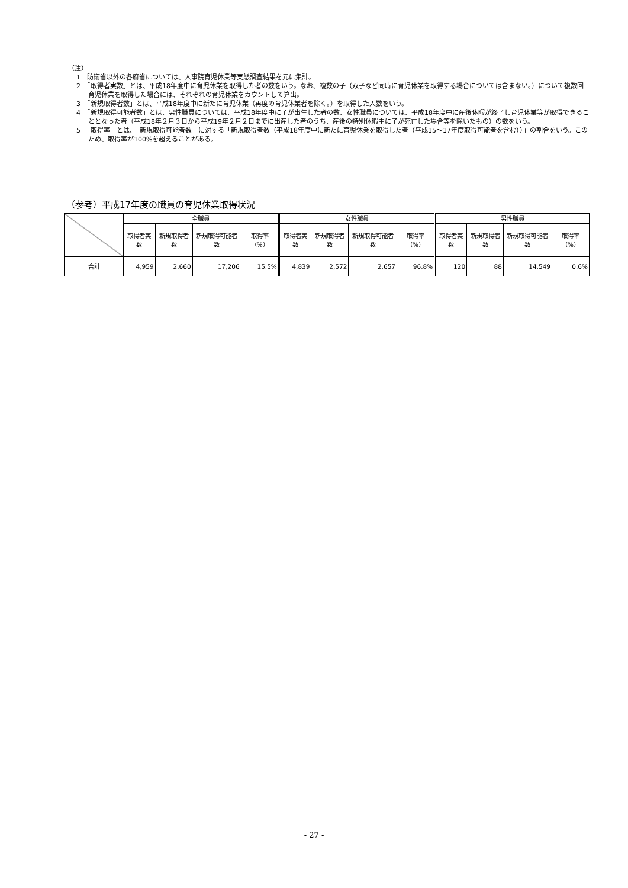（注）
1　防衛省以外の各府省については、人事院育児休業等実態調査結果を元に集計。
2　「取得者実数」とは、平成18年度中に育児休業を取得した者の数をいう。なお、複数の子（双子など同時に育児休業を取得する場合については含まない。）について複数回育児休業を取得した場合には、それぞれの育児休業をカウントして算出。
3　「新規取得者数」とは、平成18年度中に新たに育児休業（再度の育児休業者を除く。）を取得した人数をいう。
4　「新規取得可能者数」とは、男性職員については、平成18年度中に子が出生した者の数、女性職員については、平成18年度中に産後休暇が終了し育児休業等が取得できることとなった者（平成18年２月３日から平成19年２月２日までに出産した者のうち、産後の特別休暇中に子が死亡した場合等を除いたもの）の数をいう。
5　「取得率」とは、「新規取得可能者数」に対する「新規取得者数（平成18年度中に新たに育児休業を取得した者（平成15～17年度取得可能者を含む））」の割合をいう。このため、取得率が100%を超えることがある。
（参考）平成17年度の職員の育児休業取得状況
| | 全職員 | | | | 女性職員 | | | | 男性職員 | | | |
| --- | --- | --- | --- | --- | --- | --- | --- | --- | --- | --- | --- | --- |
| | 取得者実数 | 新規取得者数 | 新規取得可能者数 | 取得率（%） | 取得者実数 | 新規取得者数 | 新規取得可能者数 | 取得率（%） | 取得者実数 | 新規取得者数 | 新規取得可能者数 | 取得率（%） |
| 合計 | 4,959 | 2,660 | 17,206 | 15.5% | 4,839 | 2,572 | 2,657 | 96.8% | 120 | 88 | 14,549 | 0.6% |
- 27 -